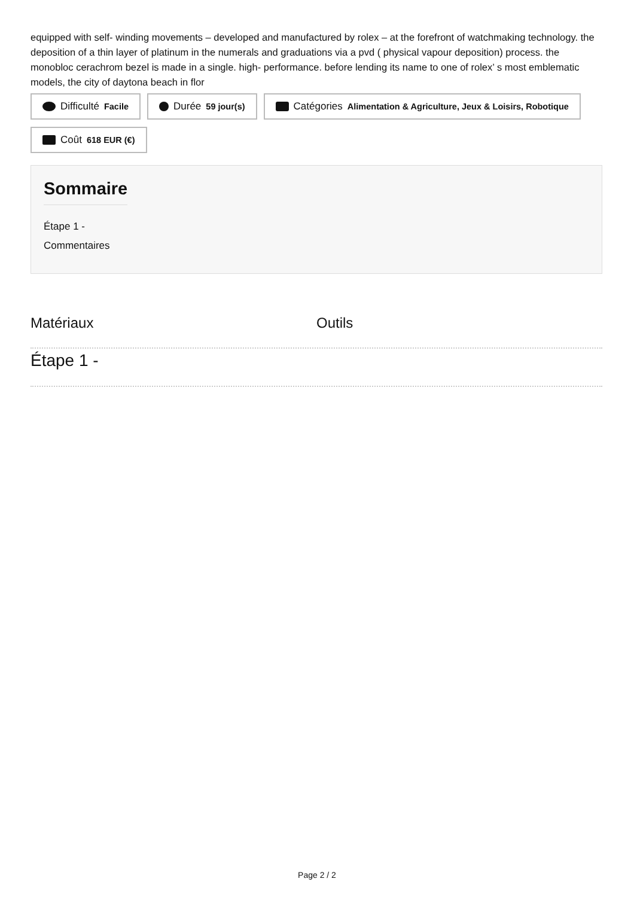equipped with self- winding movements – developed and manufactured by rolex – at the forefront of watchmaking technology. the deposition of a thin layer of platinum in the numerals and graduations via a pvd ( physical vapour deposition) process. the monobloc cerachrom bezel is made in a single. high- performance. before lending its name to one of rolex’ s most emblematic models, the city of daytona beach in flor
Difficulté Facile
Durée 59 jour(s)
Catégories Alimentation & Agriculture, Jeux & Loisirs, Robotique
Coût 618 EUR (€)
Sommaire
Étape 1 -
Commentaires
Matériaux Outils
Étape 1 -
Page 2 / 2